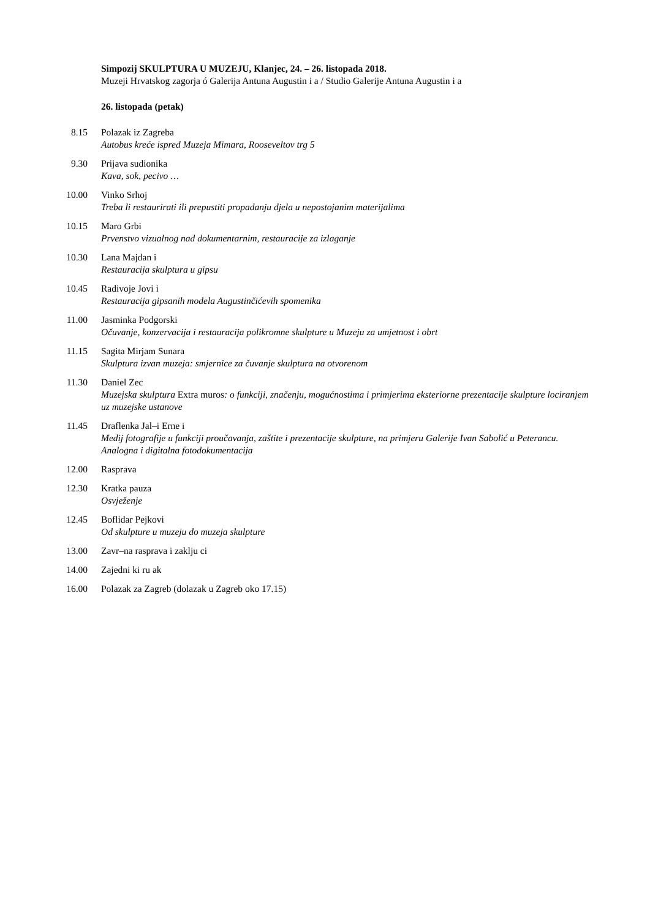Simpozij SKULPTURA U MUZEJU, Klanjec, 24. – 26. listopada 2018.
Muzeji Hrvatskog zagorja ó Galerija Antuna Augustin i a / Studio Galerije Antuna Augustin i a
26. listopada (petak)
8.15 Polazak iz Zagreba
Autobus kreće ispred Muzeja Mimara, Rooseveltov trg 5
9.30 Prijava sudionika
Kava, sok, pecivo …
10.00 Vinko Srhoj
Treba li restaurirati ili prepustiti propadanju djela u nepostojanim materijalima
10.15 Maro Grbi
Prvenstvo vizualnog nad dokumentarnim, restauracije za izlaganje
10.30 Lana Majdan i
Restauracija skulptura u gipsu
10.45 Radivoje Jovi i
Restauracija gipsanih modela Augustinčićevih spomenika
11.00 Jasminka Podgorski
Očuvanje, konzervacija i restauracija polikromne skulpture u Muzeju za umjetnost i obrt
11.15 Sagita Mirjam Sunara
Skulptura izvan muzeja: smjernice za čuvanje skulptura na otvorenom
11.30 Daniel Zec
Muzejska skulptura Extra muros: o funkciji, značenju, mogućnostima i primjerima eksteriorne prezentacije skulpture lociranjem uz muzejske ustanove
11.45 Draflenka Jal–i Erne i
Medij fotografije u funkciji proučavanja, zaštite i prezentacije skulpture, na primjeru Galerije Ivan Sabolić u Peterancu. Analogna i digitalna fotodokumentacija
12.00 Rasprava
12.30 Kratka pauza
Osvježenje
12.45 Boflidar Pejkovi
Od skulpture u muzeju do muzeja skulpture
13.00 Zavr–na rasprava i zaklju ci
14.00 Zajedni ki ru ak
16.00 Polazak za Zagreb (dolazak u Zagreb oko 17.15)